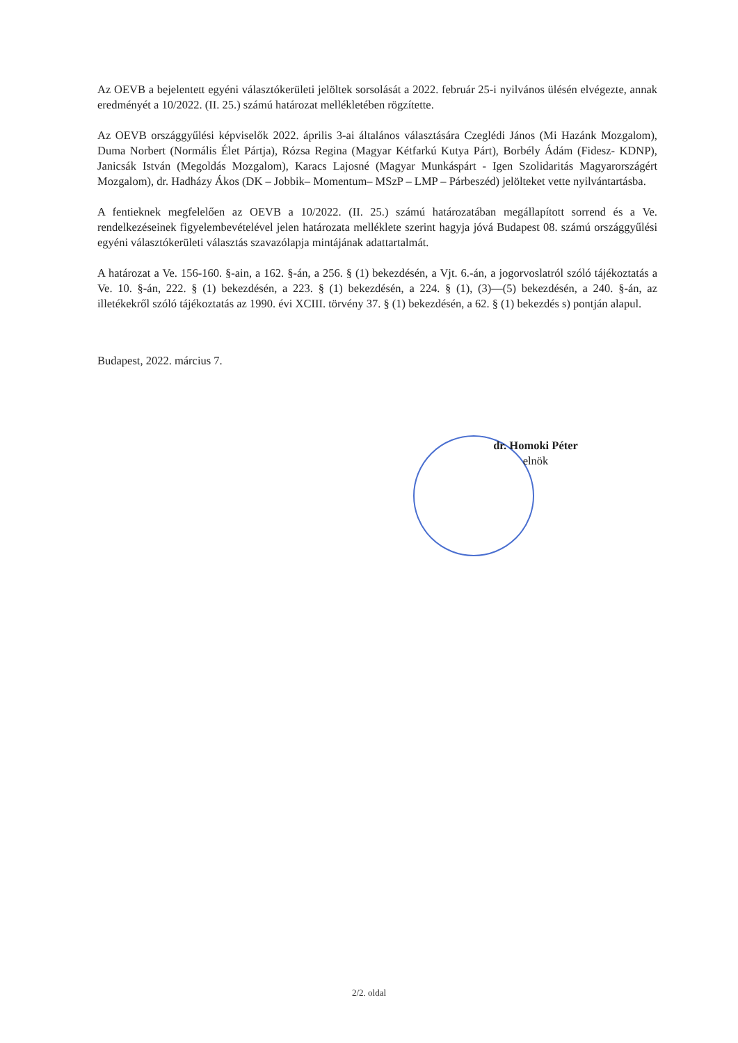Az OEVB a bejelentett egyéni választókerületi jelöltek sorsolását a 2022. február 25-i nyilvános ülésén elvégezte, annak eredményét a 10/2022. (II. 25.) számú határozat mellékletében rögzítette.
Az OEVB országgyűlési képviselők 2022. április 3-ai általános választására Czeglédi János (Mi Hazánk Mozgalom), Duma Norbert (Normális Élet Pártja), Rózsa Regina (Magyar Kétfarkú Kutya Párt), Borbély Ádám (Fidesz- KDNP), Janicsák István (Megoldás Mozgalom), Karacs Lajosné (Magyar Munkáspárt - Igen Szolidaritás Magyarországért Mozgalom), dr. Hadházy Ákos (DK – Jobbik– Momentum– MSzP – LMP – Párbeszéd) jelölteket vette nyilvántartásba.
A fentieknek megfelelően az OEVB a 10/2022. (II. 25.) számú határozatában megállapított sorrend és a Ve. rendelkezéseinek figyelembevételével jelen határozata melléklete szerint hagyja jóvá Budapest 08. számú országgyűlési egyéni választókerületi választás szavazólapja mintájának adattartalmát.
A határozat a Ve. 156-160. §-ain, a 162. §-án, a 256. § (1) bekezdésén, a Vjt. 6.-án, a jogorvoslatról szóló tájékoztatás a Ve. 10. §-án, 222. § (1) bekezdésén, a 223. § (1) bekezdésén, a 224. § (1), (3)—(5) bekezdésén, a 240. §-án, az illetékekről szóló tájékoztatás az 1990. évi XCIII. törvény 37. § (1) bekezdésén, a 62. § (1) bekezdés s) pontján alapul.
Budapest, 2022. március 7.
dr. Homoki Péter
elnök
2/2. oldal